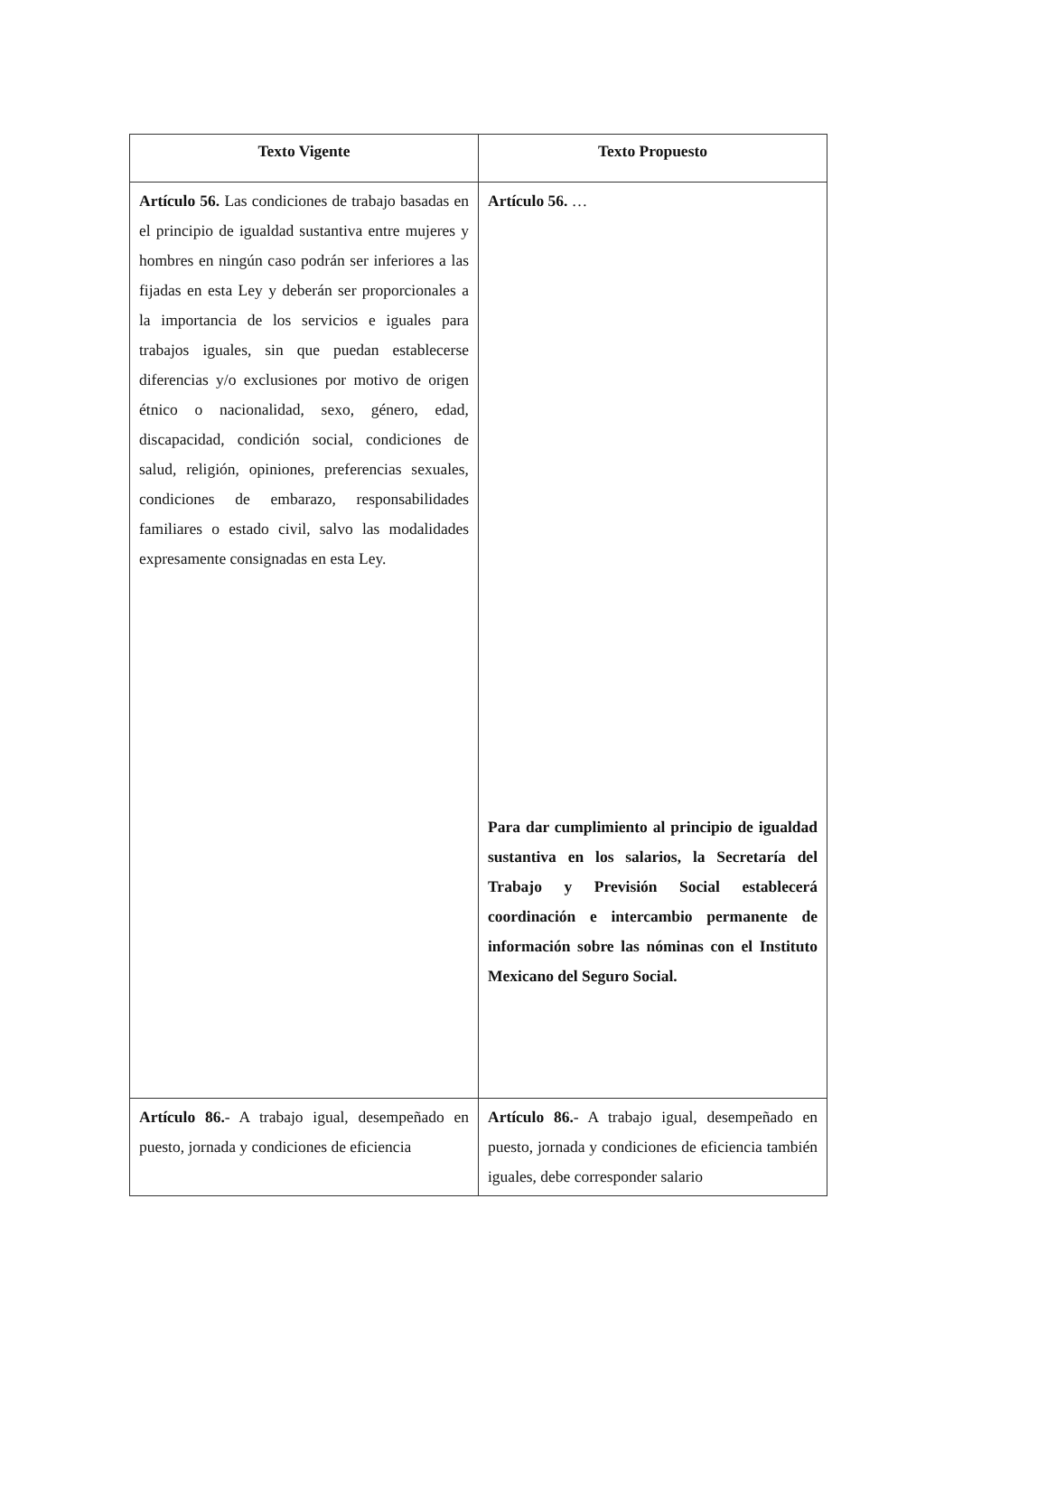| Texto Vigente | Texto Propuesto |
| --- | --- |
| Artículo 56. Las condiciones de trabajo basadas en el principio de igualdad sustantiva entre mujeres y hombres en ningún caso podrán ser inferiores a las fijadas en esta Ley y deberán ser proporcionales a la importancia de los servicios e iguales para trabajos iguales, sin que puedan establecerse diferencias y/o exclusiones por motivo de origen étnico o nacionalidad, sexo, género, edad, discapacidad, condición social, condiciones de salud, religión, opiniones, preferencias sexuales, condiciones de embarazo, responsabilidades familiares o estado civil, salvo las modalidades expresamente consignadas en esta Ley. | Artículo 56. … Para dar cumplimiento al principio de igualdad sustantiva en los salarios, la Secretaría del Trabajo y Previsión Social establecerá coordinación e intercambio permanente de información sobre las nóminas con el Instituto Mexicano del Seguro Social. |
| Artículo 86. - A trabajo igual, desempeñado en puesto, jornada y condiciones de eficiencia | Artículo 86. - A trabajo igual, desempeñado en puesto, jornada y condiciones de eficiencia también iguales, debe corresponder salario |